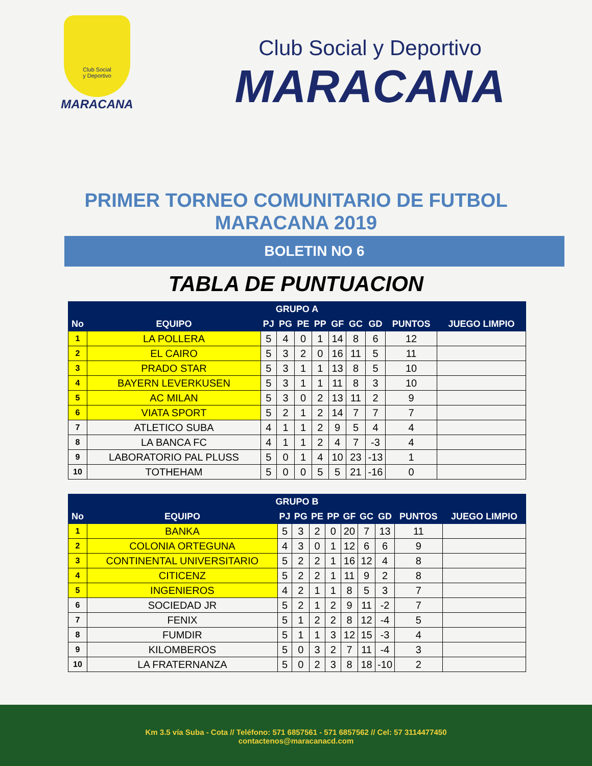Club Social
y Deportivo
MARACANA
Club Social y Deportivo
MARACANA
PRIMER TORNEO COMUNITARIO DE FUTBOL
MARACANA 2019
BOLETIN NO 6
TABLA DE PUNTUACION
| GRUPO A | | | | | | | | | | |
| --- | --- | --- | --- | --- | --- | --- | --- | --- | --- | --- |
| No | EQUIPO | PJ | PG | PE | PP | GF | GC | GD | PUNTOS | JUEGO LIMPIO |
| 1 | LA POLLERA | 5 | 4 | 0 | 1 | 14 | 8 | 6 | 12 | |
| 2 | EL CAIRO | 5 | 3 | 2 | 0 | 16 | 11 | 5 | 11 | |
| 3 | PRADO STAR | 5 | 3 | 1 | 1 | 13 | 8 | 5 | 10 | |
| 4 | BAYERN LEVERKUSEN | 5 | 3 | 1 | 1 | 11 | 8 | 3 | 10 | |
| 5 | AC MILAN | 5 | 3 | 0 | 2 | 13 | 11 | 2 | 9 | |
| 6 | VIATA SPORT | 5 | 2 | 1 | 2 | 14 | 7 | 7 | 7 | |
| 7 | ATLETICO SUBA | 4 | 1 | 1 | 2 | 9 | 5 | 4 | 4 | |
| 8 | LA BANCA FC | 4 | 1 | 1 | 2 | 4 | 7 | -3 | 4 | |
| 9 | LABORATORIO PAL PLUSS | 5 | 0 | 1 | 4 | 10 | 23 | -13 | 1 | |
| 10 | TOTHEHAM | 5 | 0 | 0 | 5 | 5 | 21 | -16 | 0 | |
| GRUPO B | | | | | | | | | | |
| --- | --- | --- | --- | --- | --- | --- | --- | --- | --- | --- |
| No | EQUIPO | PJ | PG | PE | PP | GF | GC | GD | PUNTOS | JUEGO LIMPIO |
| 1 | BANKA | 5 | 3 | 2 | 0 | 20 | 7 | 13 | 11 | |
| 2 | COLONIA ORTEGUNA | 4 | 3 | 0 | 1 | 12 | 6 | 6 | 9 | |
| 3 | CONTINENTAL UNIVERSITARIO | 5 | 2 | 2 | 1 | 16 | 12 | 4 | 8 | |
| 4 | CITICENZ | 5 | 2 | 2 | 1 | 11 | 9 | 2 | 8 | |
| 5 | INGENIEROS | 4 | 2 | 1 | 1 | 8 | 5 | 3 | 7 | |
| 6 | SOCIEDAD JR | 5 | 2 | 1 | 2 | 9 | 11 | -2 | 7 | |
| 7 | FENIX | 5 | 1 | 2 | 2 | 8 | 12 | -4 | 5 | |
| 8 | FUMDIR | 5 | 1 | 1 | 3 | 12 | 15 | -3 | 4 | |
| 9 | KILOMBEROS | 5 | 0 | 3 | 2 | 7 | 11 | -4 | 3 | |
| 10 | LA FRATERNANZA | 5 | 0 | 2 | 3 | 8 | 18 | -10 | 2 | |
Km 3.5 vía Suba - Cota // Teléfono: 571 6857561 - 571 6857562 // Cel: 57 3114477450
contactenos@maracanacd.com